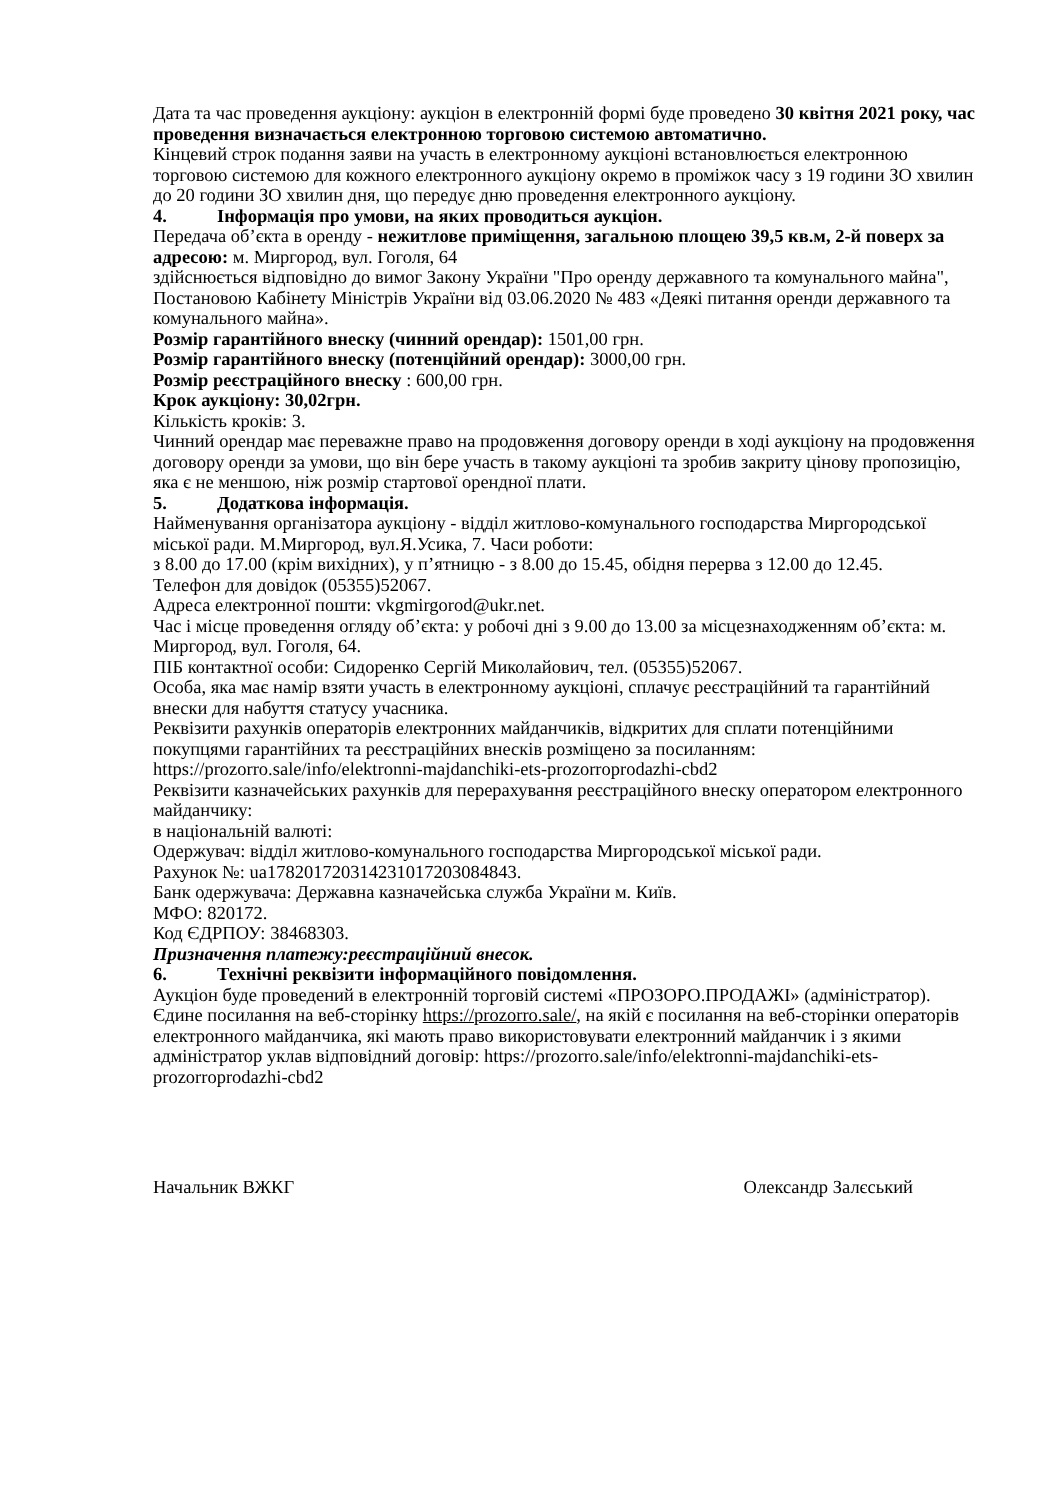Дата та час проведення аукціону: аукціон в електронній формі буде проведено 30 квітня 2021 року, час проведення визначається електронною торговою системою автоматично.
Кінцевий строк подання заяви на участь в електронному аукціоні встановлюється електронною торговою системою для кожного електронного аукціону окремо в проміжок часу з 19 години ЗО хвилин до 20 години ЗО хвилин дня, що передує дню проведення електронного аукціону.
4. Інформація про умови, на яких проводиться аукціон.
Передача об’єкта в оренду - нежитлове приміщення, загальною площею 39,5 кв.м, 2-й поверх за адресою: м. Миргород, вул. Гоголя, 64
здійснюється відповідно до вимог Закону України "Про оренду державного та комунального майна", Постановою Кабінету Міністрів України від 03.06.2020 № 483 «Деякі питання оренди державного та комунального майна».
Розмір гарантійного внеску (чинний орендар): 1501,00 грн.
Розмір гарантійного внеску (потенційний орендар): 3000,00 грн.
Розмір реєстраційного внеску : 600,00 грн.
Крок аукціону: 30,02грн.
Кількість кроків: 3.
Чинний орендар має переважне право на продовження договору оренди в ході аукціону на продовження договору оренди за умови, що він бере участь в такому аукціоні та зробив закриту цінову пропозицію, яка є не меншою, ніж розмір стартової орендної плати.
5. Додаткова інформація.
Найменування організатора аукціону - відділ житлово-комунального господарства Миргородської міської ради. М.Миргород, вул.Я.Усика, 7. Часи роботи:
з 8.00 до 17.00 (крім вихідних), у п’ятницю - з 8.00 до 15.45, обідня перерва з 12.00 до 12.45.
Телефон для довідок (05355)52067.
Адреса електронної пошти: vkgmirgorod@ukr.net.
Час і місце проведення огляду об’єкта: у робочі дні з 9.00 до 13.00 за місцезнаходженням об’єкта: м. Миргород, вул. Гоголя, 64.
ПІБ контактної особи: Сидоренко Сергій Миколайович, тел. (05355)52067.
Особа, яка має намір взяти участь в електронному аукціоні, сплачує реєстраційний та гарантійний внески для набуття статусу учасника.
Реквізити рахунків операторів електронних майданчиків, відкритих для сплати потенційними покупцями гарантійних та реєстраційних внесків розміщено за посиланням: https://prozorro.sale/info/elektronni-majdanchiki-ets-prozorroprodazhi-cbd2
Реквізити казначейських рахунків для перерахування реєстраційного внеску оператором електронного майданчику:
в національній валюті:
Одержувач: відділ житлово-комунального господарства Миргородської міської ради.
Рахунок №: ua178201720314231017203084843.
Банк одержувача: Державна казначейська служба України м. Київ.
МФО: 820172.
Код ЄДРПОУ: 38468303.
Призначення платежу:реєстраційний внесок.
6. Технічні реквізити інформаційного повідомлення.
Аукціон буде проведений в електронній торговій системі «ПРОЗОРО.ПРОДАЖІ» (адміністратор). Єдине посилання на веб-сторінку https://prozorro.sale/, на якій є посилання на веб-сторінки операторів електронного майданчика, які мають право використовувати електронний майданчик і з якими адміністратор уклав відповідний договір: https://prozorro.sale/info/elektronni-majdanchiki-ets-prozorroprodazhi-cbd2
Начальник ВЖКГ Олександр Залєський